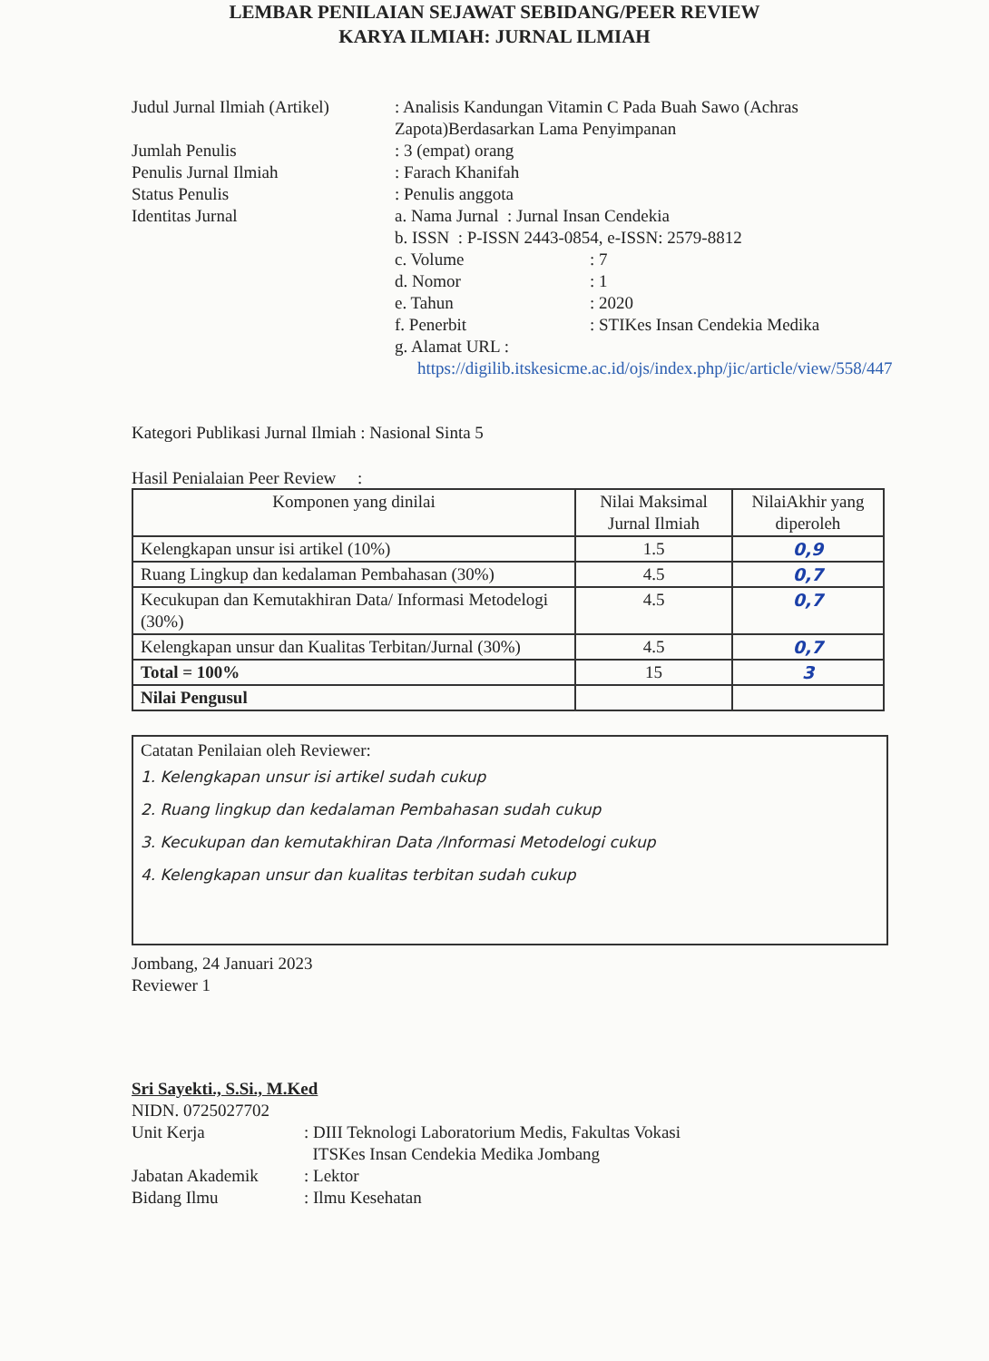LEMBAR PENILAIAN SEJAWAT SEBIDANG/PEER REVIEW
KARYA ILMIAH: JURNAL ILMIAH
Judul Jurnal Ilmiah (Artikel)
: Analisis Kandungan Vitamin C Pada Buah Sawo (Achras Zapota)Berdasarkan Lama Penyimpanan
Jumlah Penulis : 3 (empat) orang
Penulis Jurnal Ilmiah : Farach Khanifah
Status Penulis : Penulis anggota
Identitas Jurnal a. Nama Jurnal : Jurnal Insan Cendekia
b. ISSN : P-ISSN 2443-0854, e-ISSN: 2579-8812
c. Volume : 7
d. Nomor : 1
e. Tahun : 2020
f. Penerbit : STIKes Insan Cendekia Medika
g. Alamat URL :
https://digilib.itskesicme.ac.id/ojs/index.php/jic/article/view/558/447
Kategori Publikasi Jurnal Ilmiah : Nasional Sinta 5
Hasil Penialaian Peer Review :
| Komponen yang dinilai | Nilai Maksimal Jurnal Ilmiah | NilaiAkhir yang diperoleh |
| --- | --- | --- |
| Kelengkapan unsur isi artikel (10%) | 1.5 | 0,9 |
| Ruang Lingkup dan kedalaman Pembahasan (30%) | 4.5 | 0,7 |
| Kecukupan dan Kemutakhiran Data/ Informasi Metodelogi (30%) | 4.5 | 0,7 |
| Kelengkapan unsur dan Kualitas Terbitan/Jurnal (30%) | 4.5 | 0,7 |
| Total = 100% | 15 | 3 |
| Nilai Pengusul | | |
Catatan Penilaian oleh Reviewer:
1. Kelengkapan unsur isi artikel sudah cukup
2. Ruang lingkup dan kedalaman Pembahasan sudah cukup
3. Kecukupan dan kemutakhiran Data /Informasi Metodelogi cukup
4. Kelengkapan unsur dan kualitas terbitan sudah cukup
Jombang, 24 Januari 2023
Reviewer 1
Sri Sayekti., S.Si., M.Ked
NIDN. 0725027702
Unit Kerja : DIII Teknologi Laboratorium Medis, Fakultas Vokasi
ITSKes Insan Cendekia Medika Jombang
Jabatan Akademik : Lektor
Bidang Ilmu : Ilmu Kesehatan